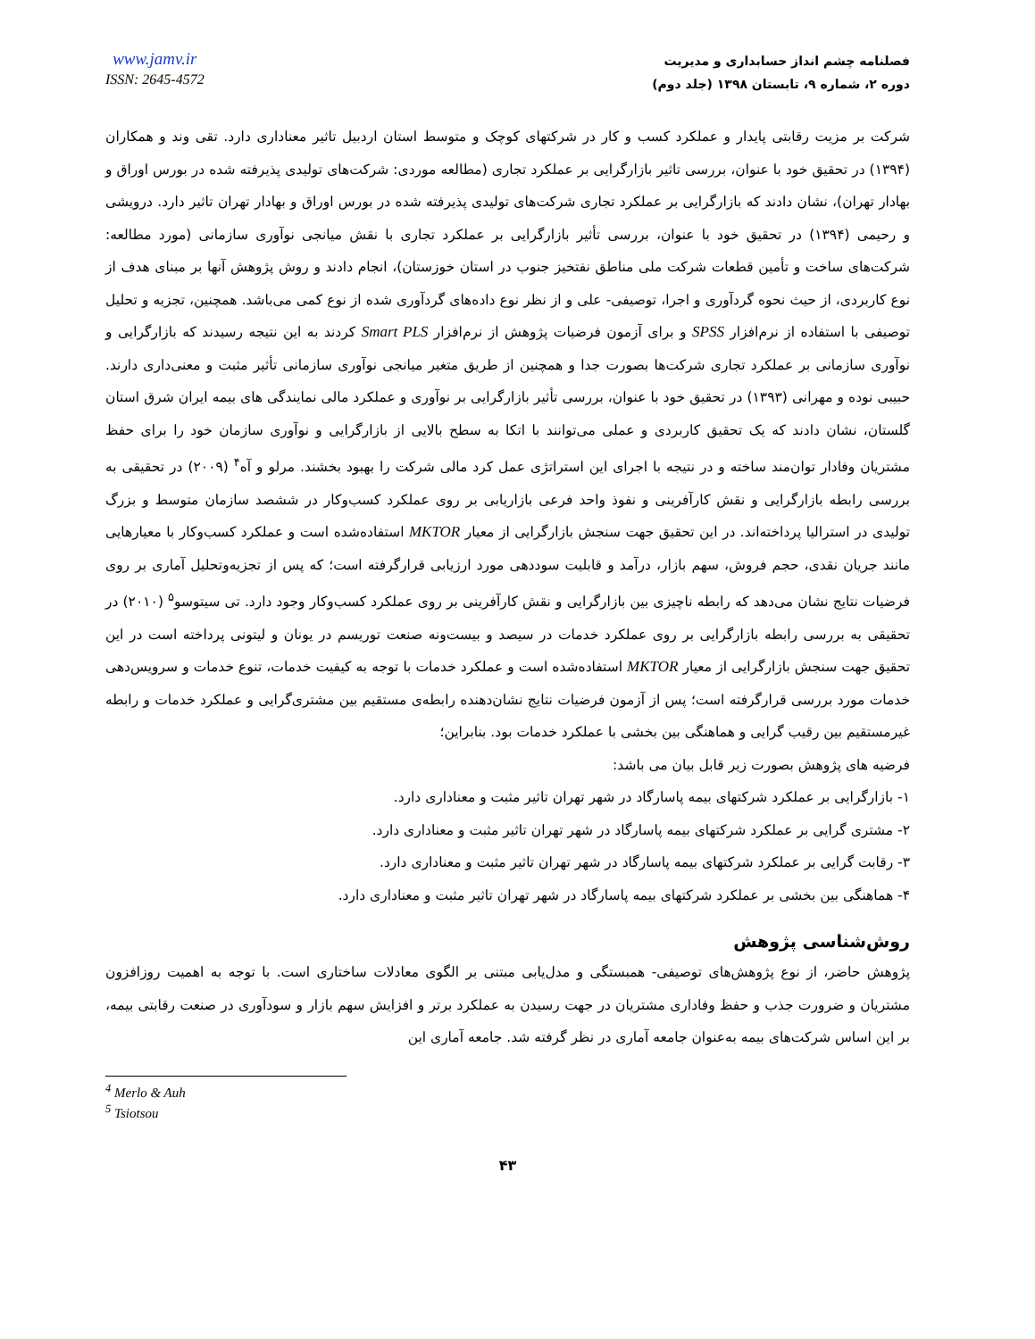www.jamv.ir
ISSN: 2645-4572
فصلنامه چشم انداز حسابداری و مدیریت
دوره ۲، شماره ۹، تابستان ۱۳۹۸ (جلد دوم)
شرکت بر مزیت رقابتی پایدار و عملکرد کسب و کار در شرکتهای کوچک و متوسط استان اردبیل تاثیر معناداری دارد. تقی وند و همکاران (۱۳۹۴) در تحقیق خود با عنوان، بررسی تاثیر بازارگرایی بر عملکرد تجاری (مطالعه موردی: شرکت‌های تولیدی پذیرفته شده در بورس اوراق و بهادار تهران)، نشان دادند که بازارگرایی بر عملکرد تجاری شرکت‌های تولیدی پذیرفته شده در بورس اوراق و بهادار تهران تاثیر دارد. درویشی و رحیمی (۱۳۹۴) در تحقیق خود با عنوان، بررسی تأثیر بازارگرایی بر عملکرد تجاری با نقش میانجی نوآوری سازمانی (مورد مطالعه: شرکت‌های ساخت و تأمین قطعات شرکت ملی مناطق نفتخیز جنوب در استان خوزستان)، انجام دادند و روش پژوهش آنها بر مبنای هدف از نوع کاربردی، از حیث نحوه گردآوری و اجرا، توصیفی- علی و از نظر نوع داده‌های گردآوری شده از نوع کمی می‌باشد. همچنین، تجزیه و تحلیل توصیفی با استفاده از نرم‌افزار SPSS و برای آزمون فرضیات پژوهش از نرم‌افزار Smart PLS کردند به این نتیجه رسیدند که بازارگرایی و نوآوری سازمانی بر عملکرد تجاری شرکت‌ها بصورت جدا و همچنین از طریق متغیر میانجی نوآوری سازمانی تأثیر مثبت و معنی‌داری دارند. حبیبی نوده و مهرانی (۱۳۹۳) در تحقیق خود با عنوان، بررسی تأثیر بازارگرایی بر نوآوری و عملکرد مالی نمایندگی های بیمه ایران شرق استان گلستان، نشان دادند که یک تحقیق کاربردی و عملی می‌توانند با اتکا به سطح بالایی از بازارگرایی و نوآوری سازمان خود را برای حفظ مشتریان وفادار توان‌مند ساخته و در نتیجه با اجرای این استراتژی عمل کرد مالی شرکت را بهبود بخشند. مرلو و آه<sup>۴</sup> (۲۰۰۹) در تحقیقی به بررسی رابطه بازارگرایی و نقش کارآفرینی و نفوذ واحد فرعی بازاریابی بر روی عملکرد کسب‌وکار در ششصد سازمان متوسط و بزرگ تولیدی در استرالیا پرداخته‌اند. در این تحقیق جهت سنجش بازارگرایی از معیار MKTOR استفاده‌شده است و عملکرد کسب‌وکار با معیارهایی مانند جریان نقدی، حجم فروش، سهم بازار، درآمد و قابلیت سوددهی مورد ارزیابی قرارگرفته است؛ که پس از تجزیه‌وتحلیل آماری بر روی فرضیات نتایج نشان می‌دهد که رابطه ناچیزی بین بازارگرایی و نقش کارآفرینی بر روی عملکرد کسب‌وکار وجود دارد. تی سیتوسو<sup>۵</sup> (۲۰۱۰) در تحقیقی به بررسی رابطه بازارگرایی بر روی عملکرد خدمات در سیصد و بیست‌ونه صنعت توریسم در یونان و لیتونی پرداخته است در این تحقیق جهت سنجش بازارگرایی از معیار MKTOR استفاده‌شده است و عملکرد خدمات با توجه به کیفیت خدمات، تنوع خدمات و سرویس‌دهی خدمات مورد بررسی قرارگرفته است؛ پس از آزمون فرضیات نتایج نشان‌دهنده رابطه‌ی مستقیم بین مشتری‌گرایی و عملکرد خدمات و رابطه غیرمستقیم بین رقیب گرایی و هماهنگی بین بخشی با عملکرد خدمات بود. بنابراین؛
فرضیه های پژوهش بصورت زیر قابل بیان می باشد:
۱- بازارگرایی بر عملکرد شرکتهای بیمه پاسارگاد در شهر تهران تاثیر مثبت و معناداری دارد.
۲- مشتری گرایی بر عملکرد شرکتهای بیمه پاسارگاد در شهر تهران تاثیر مثبت و معناداری دارد.
۳- رقابت گرایی بر عملکرد شرکتهای بیمه پاسارگاد در شهر تهران تاثیر مثبت و معناداری دارد.
۴- هماهنگی بین بخشی بر عملکرد شرکتهای بیمه پاسارگاد در شهر تهران تاثیر مثبت و معناداری دارد.
روش‌شناسی پژوهش
پژوهش حاضر، از نوع پژوهش‌های توصیفی- همبستگی و مدل‌یابی مبتنی بر الگوی معادلات ساختاری است. با توجه به اهمیت روزافزون مشتریان و ضرورت جذب و حفظ وفاداری مشتریان در جهت رسیدن به عملکرد برتر و افزایش سهم بازار و سودآوری در صنعت رقابتی بیمه، بر این اساس شرکت‌های بیمه به‌عنوان جامعه آماری در نظر گرفته شد. جامعه آماری این
<sup>4</sup> Merlo & Auh
<sup>5</sup> Tsiotsou
۴۳